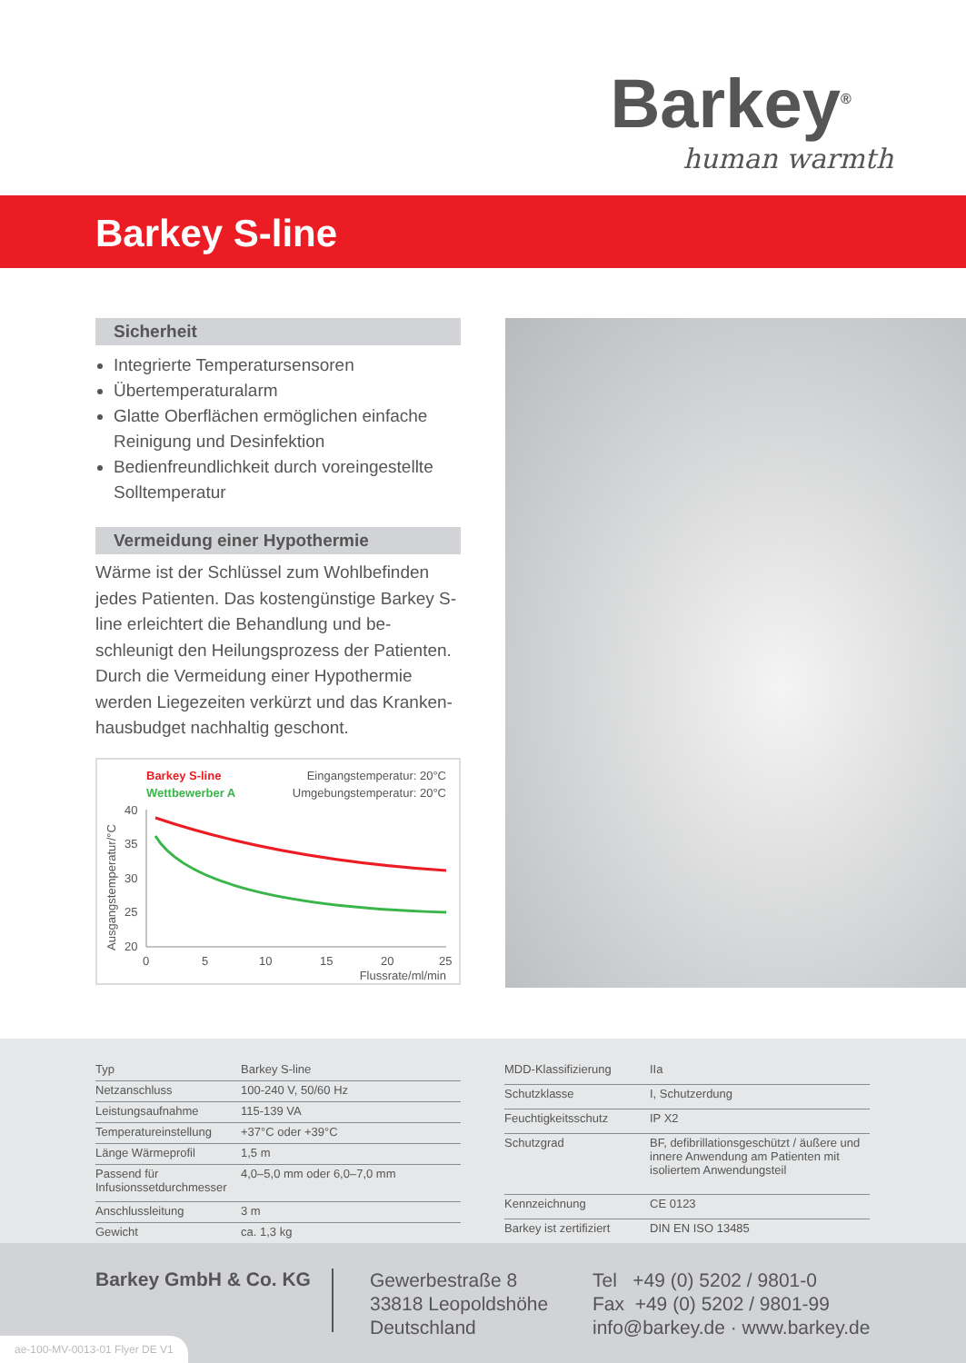Barkey<sup>®</sup>
human warmth
Barkey S-line
Sicherheit
Integrierte Temperatursensoren
Übertemperaturalarm
Glatte Oberflächen ermöglichen einfache Reinigung und Desinfektion
Bedienfreundlichkeit durch voreingestellte Solltemperatur
Vermeidung einer Hypothermie
Wärme ist der Schlüssel zum Wohlbefinden jedes Patienten. Das kostengünstige Barkey S-line erleichtert die Behandlung und be-schleunigt den Heilungsprozess der Patienten. Durch die Vermeidung einer Hypothermie werden Liegezeiten verkürzt und das Kranken-hausbudget nachhaltig geschont.
Barkey S-line
Eingangstemperatur: 20°C
Wettbewerber A
Umgebungstemperatur: 20°C
Ausgangstemperatur/°C
40
35
30
25
20
0
5
10
15
20
25
Flussrate/ml/min
| Typ | Barkey S-line |
| Netzanschluss | 100-240 V, 50/60 Hz |
| Leistungsaufnahme | 115-139 VA |
| Temperatureinstellung | +37°C oder +39°C |
| Länge Wärmeprofil | 1,5 m |
| Passend für Infusionssetdurchmesser | 4,0–5,0 mm oder 6,0–7,0 mm |
| Anschlussleitung | 3 m |
| Gewicht | ca. 1,3 kg |
| MDD-Klassifizierung | IIa |
| Schutzklasse | I, Schutzerdung |
| Feuchtigkeitsschutz | IP X2 |
| Schutzgrad | BF, defibrillationsgeschützt / äußere und innere Anwendung am Patienten mit isoliertem Anwendungsteil |
| Kennzeichnung | CE 0123 |
| Barkey ist zertifiziert | DIN EN ISO 13485 |
Barkey GmbH & Co. KG
Gewerbestraße 8
33818 Leopoldshöhe
Deutschland
Tel +49 (0) 5202 / 9801-0
Fax +49 (0) 5202 / 9801-99
info@barkey.de · www.barkey.de
ae-100-MV-0013-01 Flyer DE V1